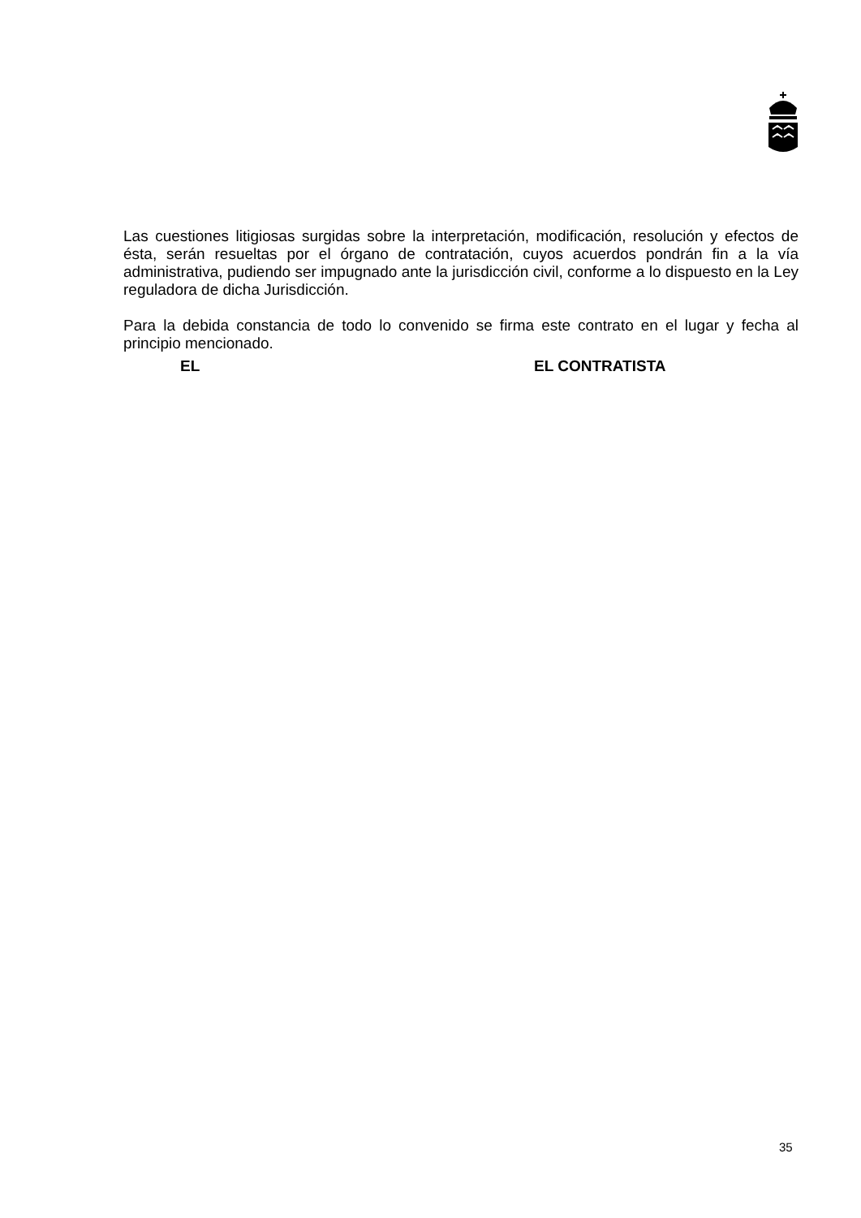Las cuestiones litigiosas surgidas sobre la interpretación, modificación, resolución y efectos de ésta, serán resueltas por el órgano de contratación, cuyos acuerdos pondrán fin a la vía administrativa, pudiendo ser impugnado ante la jurisdicción civil, conforme a lo dispuesto en la Ley reguladora de dicha Jurisdicción.
Para la debida constancia de todo lo convenido se firma este contrato en el lugar y fecha al principio mencionado.
EL EL CONTRATISTA
35